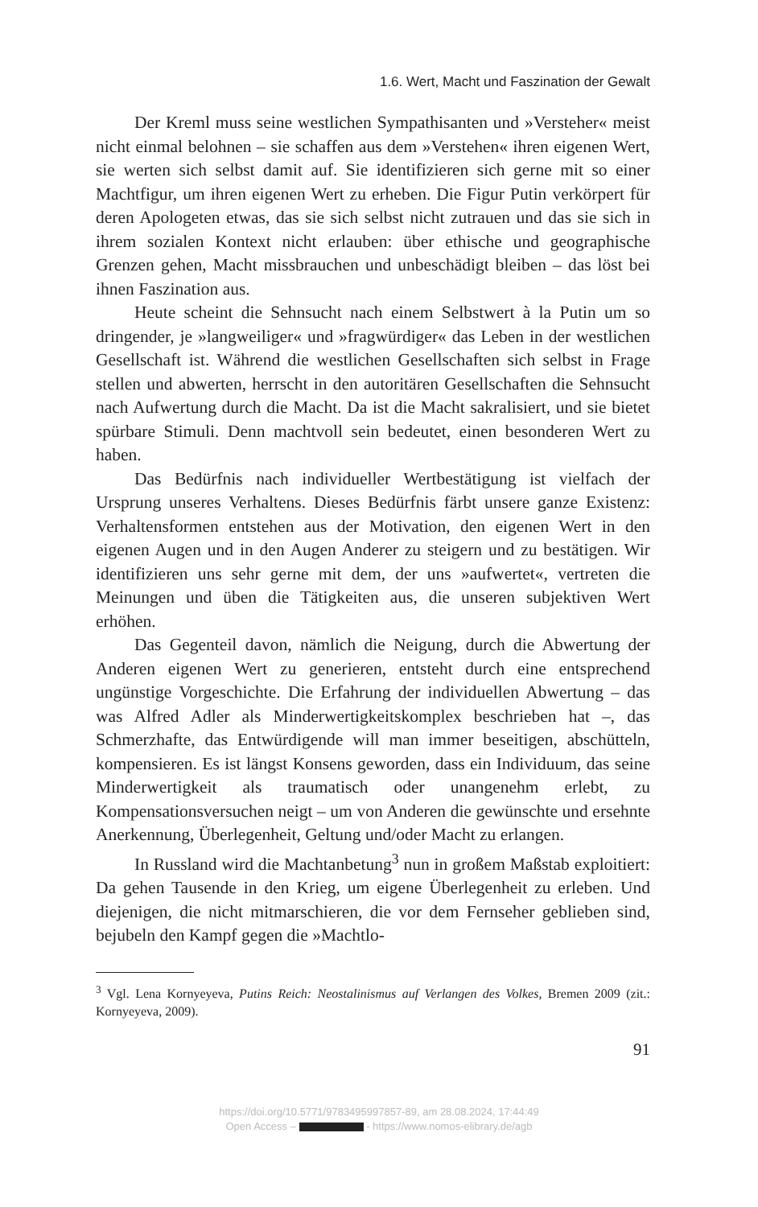1.6. Wert, Macht und Faszination der Gewalt
Der Kreml muss seine westlichen Sympathisanten und »Versteher« meist nicht einmal belohnen – sie schaffen aus dem »Verstehen« ihren eigenen Wert, sie werten sich selbst damit auf. Sie identifizieren sich gerne mit so einer Machtfigur, um ihren eigenen Wert zu erheben. Die Figur Putin verkörpert für deren Apologeten etwas, das sie sich selbst nicht zutrauen und das sie sich in ihrem sozialen Kontext nicht erlauben: über ethische und geographische Grenzen gehen, Macht missbrauchen und unbeschädigt bleiben – das löst bei ihnen Faszination aus.
Heute scheint die Sehnsucht nach einem Selbstwert à la Putin um so dringender, je »langweiliger« und »fragwürdiger« das Leben in der westlichen Gesellschaft ist. Während die westlichen Gesellschaften sich selbst in Frage stellen und abwerten, herrscht in den autoritären Gesellschaften die Sehnsucht nach Aufwertung durch die Macht. Da ist die Macht sakralisiert, und sie bietet spürbare Stimuli. Denn machtvoll sein bedeutet, einen besonderen Wert zu haben.
Das Bedürfnis nach individueller Wertbestätigung ist vielfach der Ursprung unseres Verhaltens. Dieses Bedürfnis färbt unsere ganze Existenz: Verhaltensformen entstehen aus der Motivation, den eigenen Wert in den eigenen Augen und in den Augen Anderer zu steigern und zu bestätigen. Wir identifizieren uns sehr gerne mit dem, der uns »aufwertet«, vertreten die Meinungen und üben die Tätigkeiten aus, die unseren subjektiven Wert erhöhen.
Das Gegenteil davon, nämlich die Neigung, durch die Abwertung der Anderen eigenen Wert zu generieren, entsteht durch eine entsprechend ungünstige Vorgeschichte. Die Erfahrung der individuellen Abwertung – das was Alfred Adler als Minderwertigkeitskomplex beschrieben hat –, das Schmerzhafte, das Entwürdigende will man immer beseitigen, abschütteln, kompensieren. Es ist längst Konsens geworden, dass ein Individuum, das seine Minderwertigkeit als traumatisch oder unangenehm erlebt, zu Kompensationsversuchen neigt – um von Anderen die gewünschte und ersehnte Anerkennung, Überlegenheit, Geltung und/oder Macht zu erlangen.
In Russland wird die Machtanbetung<sup>3</sup> nun in großem Maßstab exploitiert: Da gehen Tausende in den Krieg, um eigene Überlegenheit zu erleben. Und diejenigen, die nicht mitmarschieren, die vor dem Fernseher geblieben sind, bejubeln den Kampf gegen die »Machtlo-
<sup>3</sup> Vgl. Lena Kornyeyeva, Putins Reich: Neostalinismus auf Verlangen des Volkes, Bremen 2009 (zit.: Kornyeyeva, 2009).
91
https://doi.org/10.5771/9783495997857-89, am 28.08.2024, 17:44:49
Open Access – - https://www.nomos-elibrary.de/agb